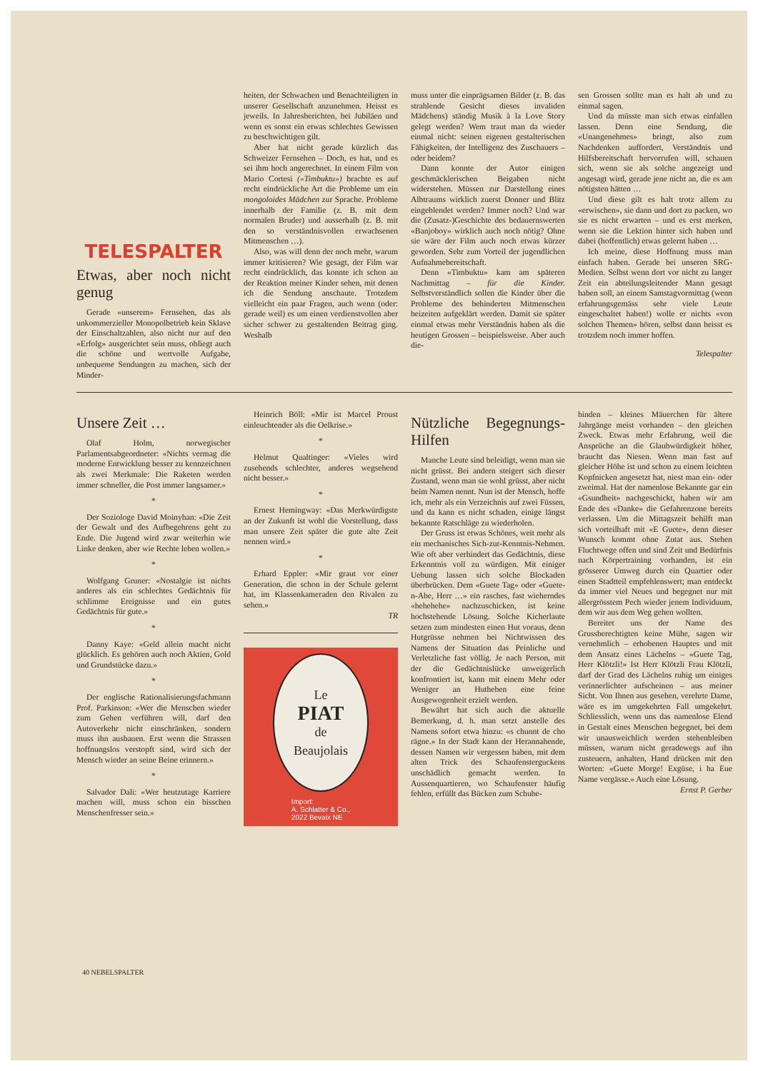TELESPALTER
Etwas, aber noch nicht genug
Gerade «unserem» Fernsehen, das als unkommerzieller Monopolbetrieb kein Sklave der Einschaltzahlen, also nicht nur auf den «Erfolg» ausgerichtet sein muss, obliegt auch die schöne und wertvolle Aufgabe, unbequeme Sendungen zu machen, sich der Minder-
heiten, der Schwachen und Benachteiligten in unserer Gesellschaft anzunehmen. Heisst es jeweils. In Jahresberichten, bei Jubiläen und wenn es sonst ein etwas schlechtes Gewissen zu beschwichtigen gilt.
Aber hat nicht gerade kürzlich das Schweizer Fernsehen – Doch, es hat, und es sei ihm hoch angerechnet. In einem Film von Mario Cortesi («Timbuktu») brachte es auf recht eindrückliche Art die Probleme um ein mongoloides Mädchen zur Sprache. Probleme innerhalb der Familie (z. B. mit dem normalen Bruder) und ausserhalb (z. B. mit den so verständnisvollen erwachsenen Mitmenschen …).
Also, was will denn der noch mehr, warum immer kritisieren? Wie gesagt, der Film war recht eindrücklich, das konnte ich schon an der Reaktion meiner Kinder sehen, mit denen ich die Sendung anschaute. Trotzdem vielleicht ein paar Fragen, auch wenn (oder: gerade weil) es um einen verdienstvollen aber sicher schwer zu gestaltenden Beitrag ging. Weshalb
muss unter die einprägsamen Bilder (z. B. das strahlende Gesicht dieses invaliden Mädchens) ständig Musik à la Love Story gelegt werden? Wem traut man da wieder einmal nicht: seinen eigenen gestalterischen Fähigkeiten, der Intelligenz des Zuschauers – oder beidem?
Dann konnte der Autor einigen geschmäcklerischen Beigaben nicht widerstehen. Müssen zur Darstellung eines Albtraums wirklich zuerst Donner und Blitz eingeblendet werden? Immer noch? Und war die (Zusatz-)Geschichte des bedauernswerten «Banjoboy» wirklich auch noch nötig? Ohne sie wäre der Film auch noch etwas kürzer geworden. Sehr zum Vorteil der jugendlichen Aufnahmebereitschaft.
Denn «Timbuktu» kam am späteren Nachmittag – für die Kinder. Selbstverständlich sollen die Kinder über die Probleme des behinderten Mitmenschen beizeiten aufgeklärt werden. Damit sie später einmal etwas mehr Verständnis haben als die heutigen Grossen – beispielsweise. Aber auch die-
sen Grossen sollte man es halt ab und zu einmal sagen.
Und da müsste man sich etwas einfallen lassen. Denn eine Sendung, die «Unangenehmes» bringt, also zum Nachdenken auffordert, Verständnis und Hilfsbereitschaft hervorrufen will, schauen sich, wenn sie als solche angezeigt und angesagt wird, gerade jene nicht an, die es am nötigsten hätten …
Und diese gilt es halt trotz allem zu «erwischen», sie dann und dort zu packen, wo sie es nicht erwarten – und es erst merken, wenn sie die Lektion hinter sich haben und dabei (hoffentlich) etwas gelernt haben …
Ich meine, diese Hoffnung muss man einfach haben. Gerade bei unseren SRG-Medien. Selbst wenn dort vor nicht zu langer Zeit ein abteilungsleitender Mann gesagt haben soll, an einem Samstagvormittag (wenn erfahrungsgemäss sehr viele Leute eingeschaltet haben!) wolle er nichts «von solchen Themen» hören, selbst dann heisst es trotzdem noch immer hoffen.
Telespalter
Unsere Zeit …
Olaf Holm, norwegischer Parlamentsabgeordneter: «Nichts vermag die moderne Entwicklung besser zu kennzeichnen als zwei Merkmale: Die Raketen werden immer schneller, die Post immer langsamer.»
*
Der Soziologe David Moinyhan: «Die Zeit der Gewalt und des Aufbegehrens geht zu Ende. Die Jugend wird zwar weiterhin wie Linke denken, aber wie Rechte leben wollen.»
*
Wolfgang Gruner: «Nostalgie ist nichts anderes als ein schlechtes Gedächtnis für schlimme Ereignisse und ein gutes Gedächtnis für gute.»
*
Danny Kaye: «Geld allein macht nicht glücklich. Es gehören auch noch Aktien, Gold und Grundstücke dazu.»
*
Der englische Rationalisierungsfachmann Prof. Parkinson: «Wer die Menschen wieder zum Gehen verführen will, darf den Autoverkehr nicht einschränken, sondern muss ihn ausbauen. Erst wenn die Strassen hoffnungslos verstopft sind, wird sich der Mensch wieder an seine Beine erinnern.»
*
Salvador Dali: «Wer heutzutage Karriere machen will, muss schon ein bisschen Menschenfresser sein.»
Heinrich Böll: «Mir ist Marcel Proust einleuchtender als die Oelkrise.»
*
Helmut Qualtinger: «Vieles wird zusehends schlechter, anderes wegsehend nicht besser.»
*
Ernest Hemingway: «Das Merkwürdigste an der Zukunft ist wohl die Vorstellung, dass man unsere Zeit später die gute alte Zeit nennen wird.»
*
Erhard Eppler: «Mir graut vor einer Generation, die schon in der Schule gelernt hat, im Klassenkameraden den Rivalen zu sehen.»
TR
Le
PIAT
de
Beaujolais
Import:
A. Schlatter & Co.,
2022 Bevaix NE
Nützliche Begegnungs-Hilfen
Manche Leute sind beleidigt, wenn man sie nicht grüsst. Bei andern steigert sich dieser Zustand, wenn man sie wohl grüsst, aber nicht beim Namen nennt. Nun ist der Mensch, hoffe ich, mehr als ein Verzeichnis auf zwei Füssen, und da kann es nicht schaden, einige längst bekannte Ratschläge zu wiederholen.
Der Gruss ist etwas Schönes, weit mehr als ein mechanisches Sich-zur-Kenntnis-Nehmen. Wie oft aber verhindert das Gedächtnis, diese Erkenntnis voll zu würdigen. Mit einiger Uebung lassen sich solche Blockaden überbrücken. Dem «Guete Tag» oder «Guete-n-Abe, Herr …» ein rasches, fast wieherndes «hehehehe» nachzuschicken, ist keine hochstehende Lösung. Solche Kicherlaute setzen zum mindesten einen Hut voraus, denn Hutgrüsse nehmen bei Nichtwissen des Namens der Situation das Peinliche und Verletzliche fast völlig. Je nach Person, mit der die Gedächtnislücke unweigerlich konfrontiert ist, kann mit einem Mehr oder Weniger an Hutheben eine feine Ausgewogenheit erzielt werden.
Bewährt hat sich auch die aktuelle Bemerkung, d. h. man setzt anstelle des Namens sofort etwa hinzu: «s chunnt de cho rägne.» In der Stadt kann der Herannahende, dessen Namen wir vergessen haben, mit dem alten Trick des Schaufensterguckens unschädlich gemacht werden. In Aussenquartieren, wo Schaufenster häufig fehlen, erfüllt das Bücken zum Schuhe-
binden – kleines Mäuerchen für ältere Jahrgänge meist vorhanden – den gleichen Zweck. Etwas mehr Erfahrung, weil die Ansprüche an die Glaubwürdigkeit höher, braucht das Niesen. Wenn man fast auf gleicher Höhe ist und schon zu einem leichten Kopfnicken angesetzt hat, niest man ein- oder zweimal. Hat der namenlose Bekannte gar ein «Gsundheit» nachgeschickt, haben wir am Ende des «Danke» die Gefahrenzone bereits verlassen. Um die Mittagszeit behilft man sich vorteilhaft mit «E Guete», denn dieser Wunsch kommt ohne Zutat aus. Stehen Fluchtwege offen und sind Zeit und Bedürfnis nach Körpertraining vorhanden, ist ein grösserer Umweg durch ein Quartier oder einen Stadtteil empfehlenswert; man entdeckt da immer viel Neues und begegnet nur mit allergrösstem Pech wieder jenem Individuum, dem wir aus dem Weg gehen wollten.
Bereitet uns der Name des Grussberechtigten keine Mühe, sagen wir vernehmlich – erhobenen Hauptes und mit dem Ansatz eines Lächelns – «Guete Tag, Herr Klötzli!» Ist Herr Klötzli Frau Klötzli, darf der Grad des Lächelns ruhig um einiges verinnerlichter aufscheinen – aus meiner Sicht. Von Ihnen aus gesehen, verehrte Dame, wäre es im umgekehrten Fall umgekehrt. Schliesslich, wenn uns das namenlose Elend in Gestalt eines Menschen begegnet, bei dem wir unausweichlich werden stehenbleiben müssen, warum nicht geradewegs auf ihn zusteuern, anhalten, Hand drücken mit den Worten: «Guete Morge! Exgüse, i ha Eue Name vergässe.» Auch eine Lösung.
Ernst P. Gerber
40 NEBELSPALTER